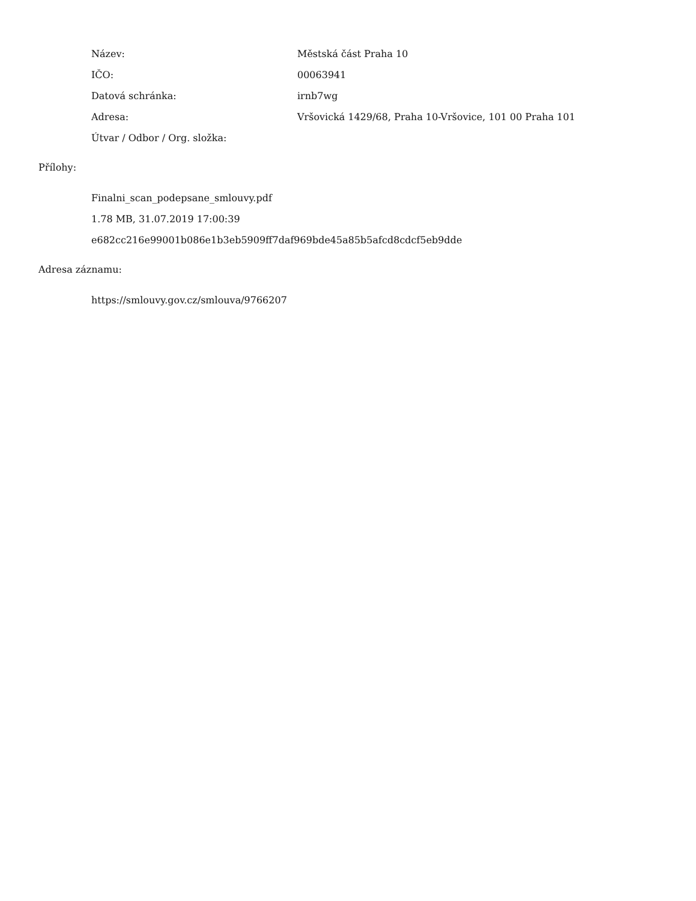| Název: | Městská část Praha 10 |
| IČO: | 00063941 |
| Datová schránka: | irnb7wg |
| Adresa: | Vršovická 1429/68, Praha 10-Vršovice, 101 00 Praha 101 |
| Útvar / Odbor / Org. složka: | |
Přílohy:
Finalni_scan_podepsane_smlouvy.pdf
1.78 MB, 31.07.2019 17:00:39
e682cc216e99001b086e1b3eb5909ff7daf969bde45a85b5afcd8cdcf5eb9dde
Adresa záznamu:
https://smlouvy.gov.cz/smlouva/9766207